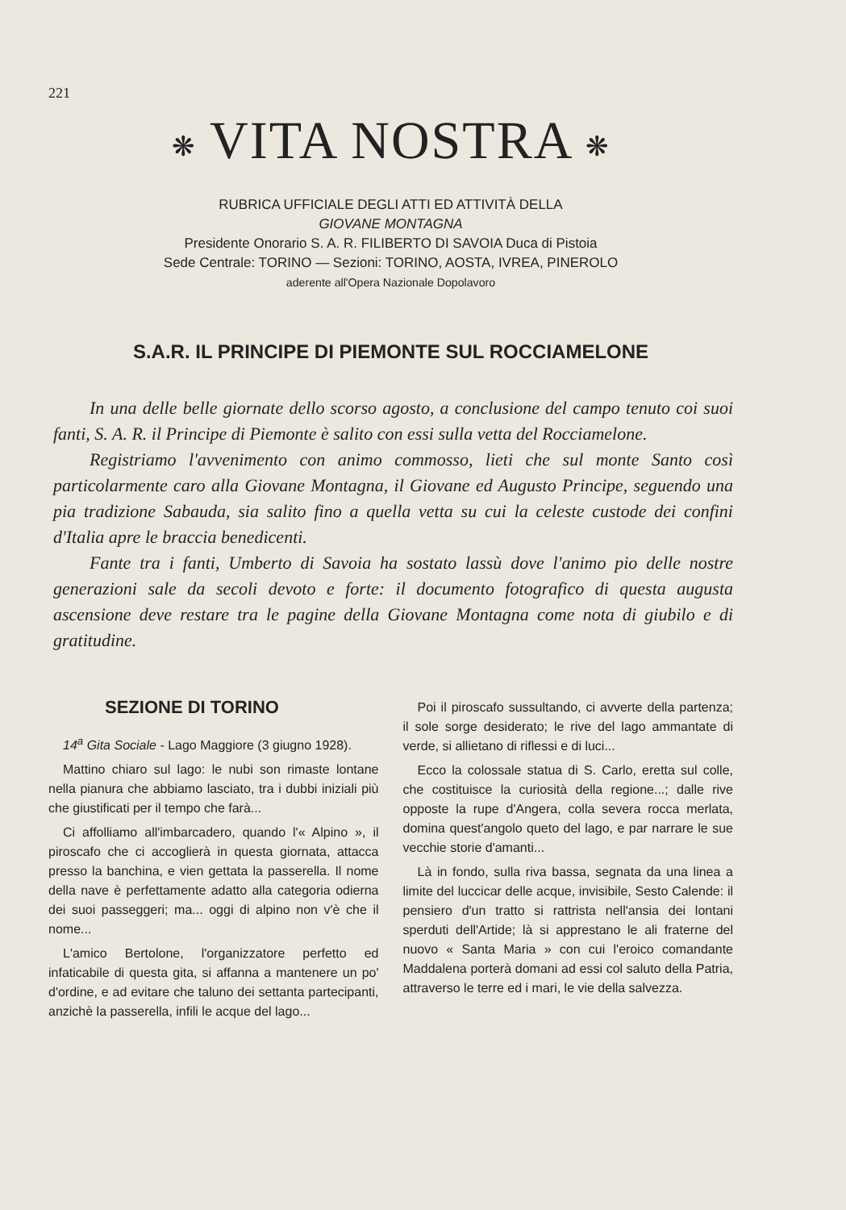221
❋ VITA NOSTRA ❋
RUBRICA UFFICIALE DEGLI ATTI ED ATTIVITÀ DELLA
GIOVANE MONTAGNA
Presidente Onorario S. A. R. FILIBERTO DI SAVOIA Duca di Pistoia
Sede Centrale: TORINO — Sezioni: TORINO, AOSTA, IVREA, PINEROLO
aderente all'Opera Nazionale Dopolavoro
S.A.R. IL PRINCIPE DI PIEMONTE SUL ROCCIAMELONE
In una delle belle giornate dello scorso agosto, a conclusione del campo tenuto coi suoi fanti, S. A. R. il Principe di Piemonte è salito con essi sulla vetta del Rocciamelone.
Registriamo l'avvenimento con animo commosso, lieti che sul monte Santo così particolarmente caro alla Giovane Montagna, il Giovane ed Augusto Principe, seguendo una pia tradizione Sabauda, sia salito fino a quella vetta su cui la celeste custode dei confini d'Italia apre le braccia benedicenti.
Fante tra i fanti, Umberto di Savoia ha sostato lassù dove l'animo pio delle nostre generazioni sale da secoli devoto e forte: il documento fotografico di questa augusta ascensione deve restare tra le pagine della Giovane Montagna come nota di giubilo e di gratitudine.
SEZIONE DI TORINO
14<sup>a</sup> Gita Sociale - Lago Maggiore (3 giugno 1928).
Mattino chiaro sul lago: le nubi son rimaste lontane nella pianura che abbiamo lasciato, tra i dubbi iniziali più che giustificati per il tempo che farà...
Ci affolliamo all'imbarcadero, quando l'« Alpino », il piroscafo che ci accoglierà in questa giornata, attacca presso la banchina, e vien gettata la passerella. Il nome della nave è perfettamente adatto alla categoria odierna dei suoi passeggeri; ma... oggi di alpino non v'è che il nome...
L'amico Bertolone, l'organizzatore perfetto ed infaticabile di questa gita, si affanna a mantenere un po' d'ordine, e ad evitare che taluno dei settanta partecipanti, anzichè la passerella, infili le acque del lago...
Poi il piroscafo sussultando, ci avverte della partenza; il sole sorge desiderato; le rive del lago ammantate di verde, si allietano di riflessi e di luci...
Ecco la colossale statua di S. Carlo, eretta sul colle, che costituisce la curiosità della regione...; dalle rive opposte la rupe d'Angera, colla severa rocca merlata, domina quest'angolo queto del lago, e par narrare le sue vecchie storie d'amanti...
Là in fondo, sulla riva bassa, segnata da una linea a limite del luccicar delle acque, invisibile, Sesto Calende: il pensiero d'un tratto si rattrista nell'ansia dei lontani sperduti dell'Artide; là si apprestano le ali fraterne del nuovo « Santa Maria » con cui l'eroico comandante Maddalena porterà domani ad essi col saluto della Patria, attraverso le terre ed i mari, le vie della salvezza.